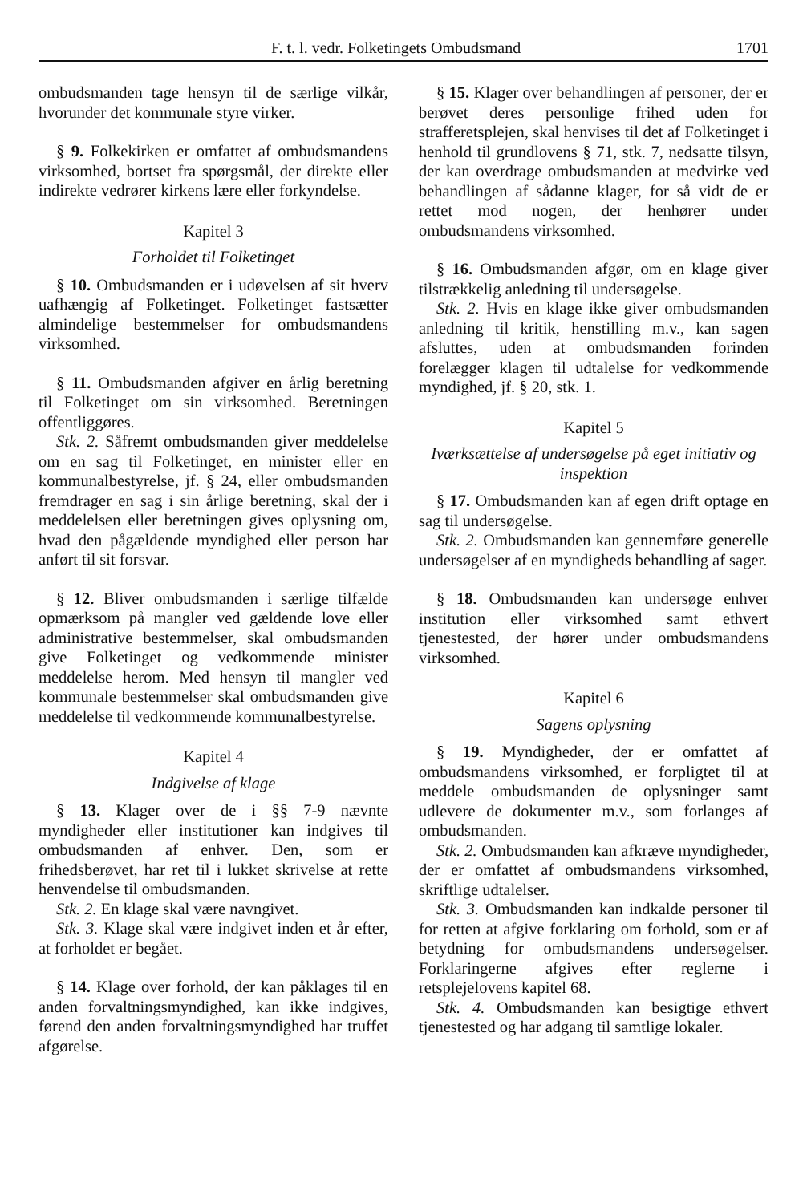F. t. l. vedr. Folketingets Ombudsmand 1701
ombudsmanden tage hensyn til de særlige vilkår, hvorunder det kommunale styre virker.
§ 9. Folkekirken er omfattet af ombudsmandens virksomhed, bortset fra spørgsmål, der direkte eller indirekte vedrører kirkens lære eller forkyndelse.
Kapitel 3
Forholdet til Folketinget
§ 10. Ombudsmanden er i udøvelsen af sit hverv uafhængig af Folketinget. Folketinget fastsætter almindelige bestemmelser for ombudsmandens virksomhed.
§ 11. Ombudsmanden afgiver en årlig beretning til Folketinget om sin virksomhed. Beretningen offentliggøres.
Stk. 2. Såfremt ombudsmanden giver meddelelse om en sag til Folketinget, en minister eller en kommunalbestyrelse, jf. § 24, eller ombudsmanden fremdrager en sag i sin årlige beretning, skal der i meddelelsen eller beretningen gives oplysning om, hvad den pågældende myndighed eller person har anført til sit forsvar.
§ 12. Bliver ombudsmanden i særlige tilfælde opmærksom på mangler ved gældende love eller administrative bestemmelser, skal ombudsmanden give Folketinget og vedkommende minister meddelelse herom. Med hensyn til mangler ved kommunale bestemmelser skal ombudsmanden give meddelelse til vedkommende kommunalbestyrelse.
Kapitel 4
Indgivelse af klage
§ 13. Klager over de i §§ 7-9 nævnte myndigheder eller institutioner kan indgives til ombudsmanden af enhver. Den, som er frihedsberøvet, har ret til i lukket skrivelse at rette henvendelse til ombudsmanden.
Stk. 2. En klage skal være navngivet.
Stk. 3. Klage skal være indgivet inden et år efter, at forholdet er begået.
§ 14. Klage over forhold, der kan påklages til en anden forvaltningsmyndighed, kan ikke indgives, førend den anden forvaltningsmyndighed har truffet afgørelse.
§ 15. Klager over behandlingen af personer, der er berøvet deres personlige frihed uden for strafferetsplejen, skal henvises til det af Folketinget i henhold til grundlovens § 71, stk. 7, nedsatte tilsyn, der kan overdrage ombudsmanden at medvirke ved behandlingen af sådanne klager, for så vidt de er rettet mod nogen, der henhører under ombudsmandens virksomhed.
§ 16. Ombudsmanden afgør, om en klage giver tilstrækkelig anledning til undersøgelse.
Stk. 2. Hvis en klage ikke giver ombudsmanden anledning til kritik, henstilling m.v., kan sagen afsluttes, uden at ombudsmanden forinden forelægger klagen til udtalelse for vedkommende myndighed, jf. § 20, stk. 1.
Kapitel 5
Iværksættelse af undersøgelse på eget initiativ og inspektion
§ 17. Ombudsmanden kan af egen drift optage en sag til undersøgelse.
Stk. 2. Ombudsmanden kan gennemføre generelle undersøgelser af en myndigheds behandling af sager.
§ 18. Ombudsmanden kan undersøge enhver institution eller virksomhed samt ethvert tjenestested, der hører under ombudsmandens virksomhed.
Kapitel 6
Sagens oplysning
§ 19. Myndigheder, der er omfattet af ombudsmandens virksomhed, er forpligtet til at meddele ombudsmanden de oplysninger samt udlevere de dokumenter m.v., som forlanges af ombudsmanden.
Stk. 2. Ombudsmanden kan afkræve myndigheder, der er omfattet af ombudsmandens virksomhed, skriftlige udtalelser.
Stk. 3. Ombudsmanden kan indkalde personer til for retten at afgive forklaring om forhold, som er af betydning for ombudsmandens undersøgelser. Forklaringerne afgives efter reglerne i retsplejelovens kapitel 68.
Stk. 4. Ombudsmanden kan besigtige ethvert tjenestested og har adgang til samtlige lokaler.